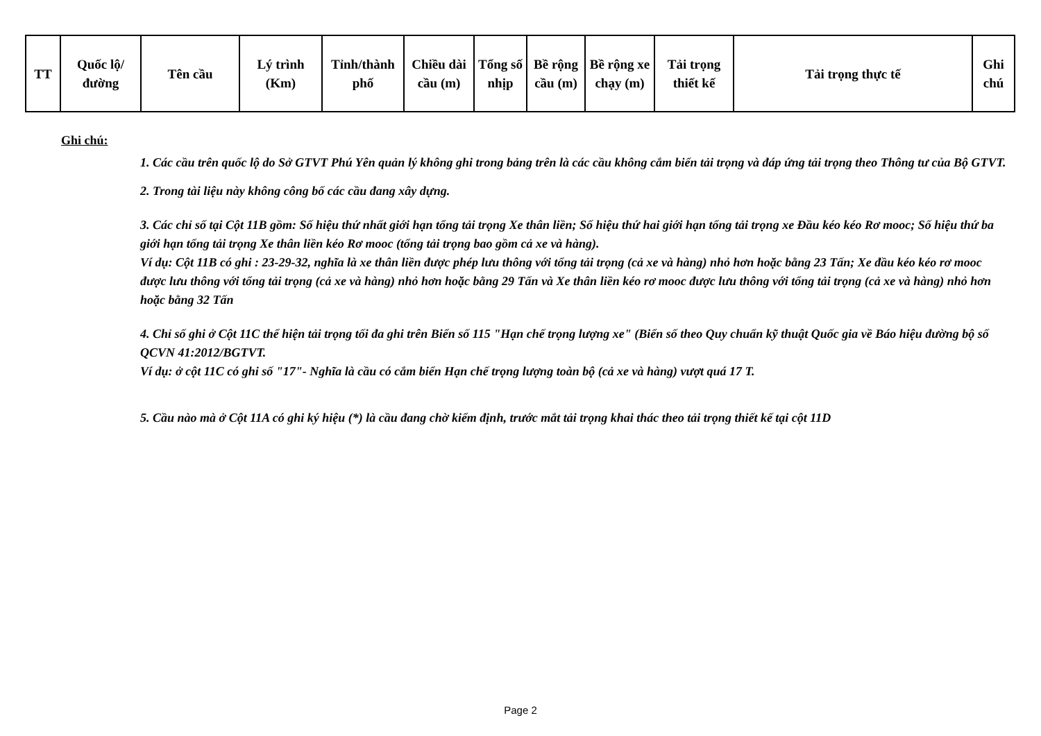| TT | Quốc lộ/đường | Tên cầu | Lý trình (Km) | Tỉnh/thành phố | Chiều dài cầu (m) | Tổng số nhịp | Bề rộng cầu (m) | Bề rộng xe chạy (m) | Tải trọng thiết kế | Tải trọng thực tế | Ghi chú |
| --- | --- | --- | --- | --- | --- | --- | --- | --- | --- | --- | --- |
Ghi chú:
1. Các cầu trên quốc lộ do Sở GTVT Phú Yên quản lý không ghi trong bảng trên là các cầu không cắm biển tải trọng và đáp ứng tải trọng theo Thông tư của Bộ GTVT.
2. Trong tài liệu này không công bố các cầu đang xây dựng.
3. Các chỉ số tại Cột 11B gồm: Số hiệu thứ nhất giới hạn tổng tải trọng Xe thân liền; Số hiệu thứ hai giới hạn tổng tải trọng xe Đầu kéo kéo Rơ mooc; Số hiệu thứ ba giới hạn tổng tải trọng Xe thân liền kéo Rơ mooc (tổng tải trọng bao gồm cả xe và hàng).
Ví dụ: Cột 11B có ghi : 23-29-32, nghĩa là xe thân liền được phép lưu thông với tổng tải trọng (cả xe và hàng) nhỏ hơn hoặc bằng 23 Tấn; Xe đầu kéo kéo rơ mooc được lưu thông với tổng tải trọng (cả xe và hàng) nhỏ hơn hoặc bằng 29 Tấn và Xe thân liền kéo rơ mooc được lưu thông với tổng tải trọng (cả xe và hàng) nhỏ hơn hoặc bằng 32 Tấn
4. Chỉ số ghi ở Cột 11C thể hiện tải trọng tối đa ghi trên Biển số 115 "Hạn chế trọng lượng xe" (Biển số theo Quy chuẩn kỹ thuật Quốc gia về Báo hiệu đường bộ số QCVN 41:2012/BGTVT.
Ví dụ: ở cột 11C có ghi số "17"- Nghĩa là cầu có cắm biển Hạn chế trọng lượng toàn bộ (cả xe và hàng) vượt quá 17 T.
5. Cầu nào mà ở Cột 11A có ghi ký hiệu (*) là cầu đang chờ kiểm định, trước mắt tải trọng khai thác theo tải trọng thiết kế tại cột 11D
Page 2